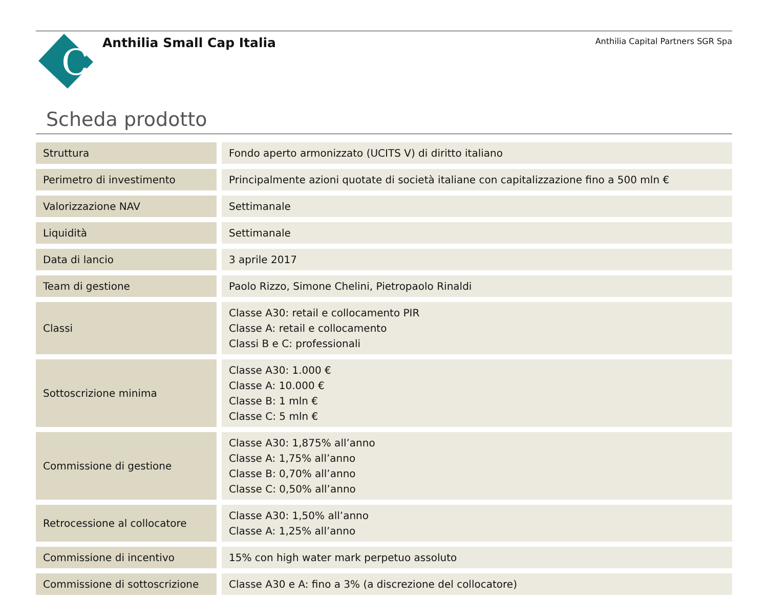C
Anthilia Small Cap Italia
Anthilia Capital Partners SGR Spa
Scheda prodotto
| Struttura | Fondo aperto armonizzato (UCITS V) di diritto italiano |
| Perimetro di investimento | Principalmente azioni quotate di società italiane con capitalizzazione fino a 500 mln € |
| Valorizzazione NAV | Settimanale |
| Liquidità | Settimanale |
| Data di lancio | 3 aprile 2017 |
| Team di gestione | Paolo Rizzo, Simone Chelini, Pietropaolo Rinaldi |
| Classi | Classe A30: retail e collocamento PIR Classe A: retail e collocamento Classi B e C: professionali |
| Sottoscrizione minima | Classe A30: 1.000 € Classe A: 10.000 € Classe B: 1 mln € Classe C: 5 mln € |
| Commissione di gestione | Classe A30: 1,875% all’anno Classe A: 1,75% all’anno Classe B: 0,70% all’anno Classe C: 0,50% all’anno |
| Retrocessione al collocatore | Classe A30: 1,50% all’anno Classe A: 1,25% all’anno |
| Commissione di incentivo | 15% con high water mark perpetuo assoluto |
| Commissione di sottoscrizione | Classe A30 e A: fino a 3% (a discrezione del collocatore) |